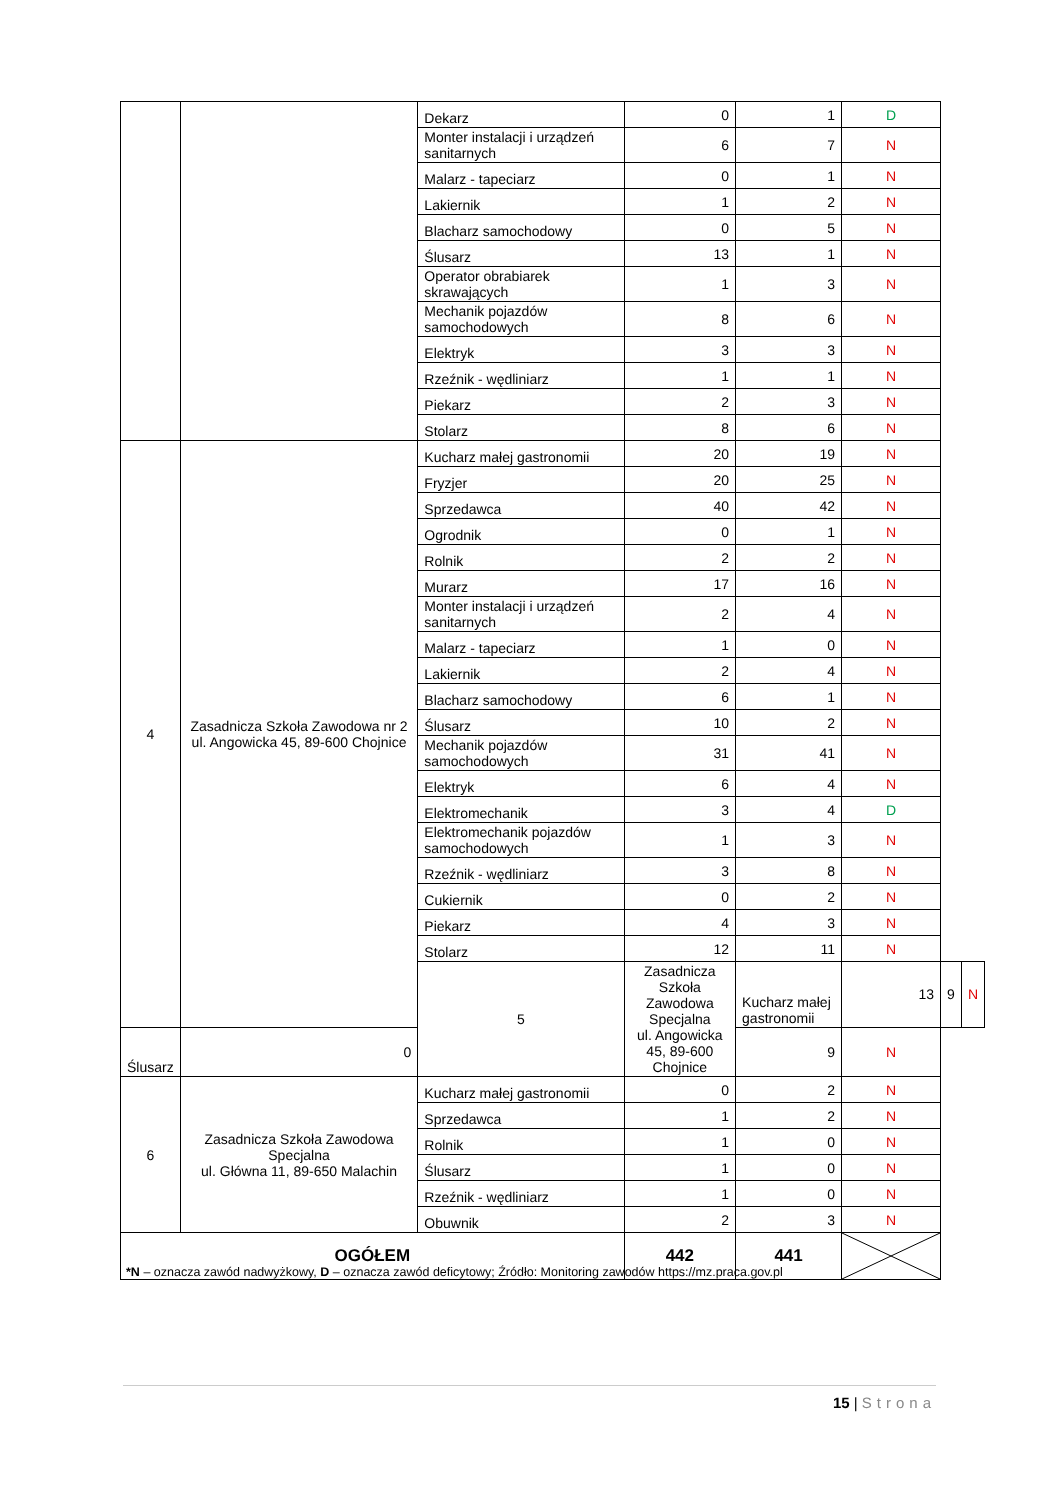| | | Dekarz | 0 | 1 | D | | |
| | | Monter instalacji i urządzeń sanitarnych | 6 | 7 | N | | |
| | | Malarz - tapeciarz | 0 | 1 | N | | |
| | | Lakiernik | 1 | 2 | N | | |
| | | Blacharz samochodowy | 0 | 5 | N | | |
| | | Ślusarz | 13 | 1 | N | | |
| | | Operator obrabiarek skrawających | 1 | 3 | N | | |
| | | Mechanik pojazdów samochodowych | 8 | 6 | N | | |
| | | Elektryk | 3 | 3 | N | | |
| | | Rzeźnik - wędliniarz | 1 | 1 | N | | |
| | | Piekarz | 2 | 3 | N | | |
| | | Stolarz | 8 | 6 | N | | |
| 4 | Zasadnicza Szkoła Zawodowa nr 2 ul. Angowicka 45, 89-600 Chojnice | Kucharz małej gastronomii | 20 | 19 | N | | |
| | | Fryzjer | 20 | 25 | N | | |
| | | Sprzedawca | 40 | 42 | N | | |
| | | Ogrodnik | 0 | 1 | N | | |
| | | Rolnik | 2 | 2 | N | | |
| | | Murarz | 17 | 16 | N | | |
| | | Monter instalacji i urządzeń sanitarnych | 2 | 4 | N | | |
| | | Malarz - tapeciarz | 1 | 0 | N | | |
| | | Lakiernik | 2 | 4 | N | | |
| | | Blacharz samochodowy | 6 | 1 | N | | |
| | | Ślusarz | 10 | 2 | N | | |
| | | Mechanik pojazdów samochodowych | 31 | 41 | N | | |
| | | Elektryk | 6 | 4 | N | | |
| | | Elektromechanik | 3 | 4 | D | | |
| | | Elektromechanik pojazdów samochodowych | 1 | 3 | N | | |
| | | Rzeźnik - wędliniarz | 3 | 8 | N | | |
| | | Cukiernik | 0 | 2 | N | | |
| | | Piekarz | 4 | 3 | N | | |
| | | Stolarz | 12 | 11 | N | | |
| | | 5 | Zasadnicza Szkoła Zawodowa Specjalna ul. Angowicka 45, 89-600 Chojnice | Kucharz małej gastronomii | 13 | 9 | N |
| Ślusarz | 0 | | | 9 | N | | |
| 6 | Zasadnicza Szkoła Zawodowa Specjalna ul. Główna 11, 89-650 Malachin | Kucharz małej gastronomii | 0 | 2 | N | | |
| | | Sprzedawca | 1 | 2 | N | | |
| | | Rolnik | 1 | 0 | N | | |
| | | Ślusarz | 1 | 0 | N | | |
| | | Rzeźnik - wędliniarz | 1 | 0 | N | | |
| | | Obuwnik | 2 | 3 | N | | |
| OGÓŁEM | | | 442 | 441 | | | |
*N – oznacza zawód nadwyżkowy, D – oznacza zawód deficytowy; Źródło: Monitoring zawodów https://mz.praca.gov.pl
15 | Strona